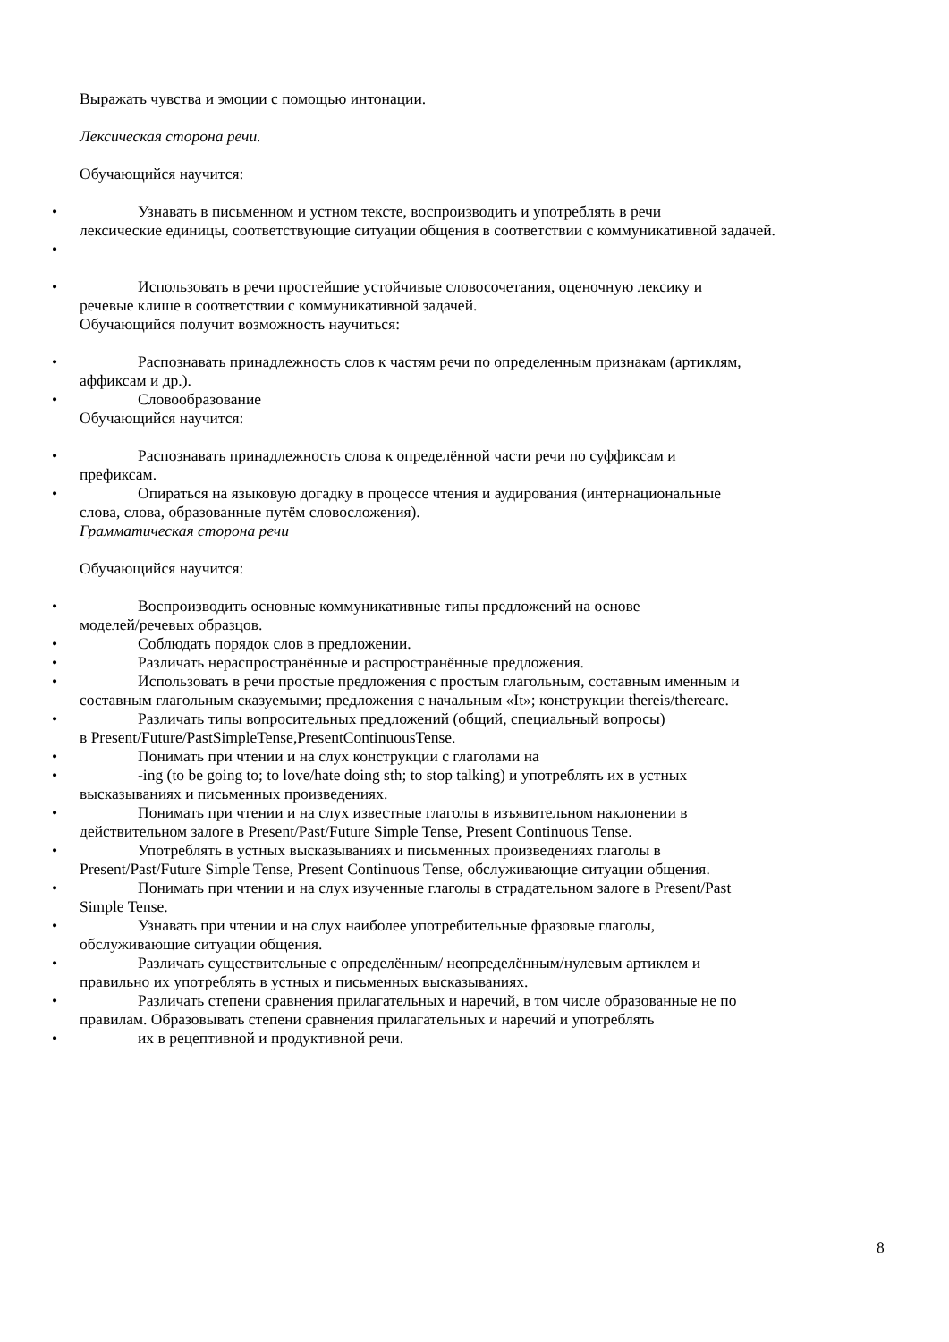Выражать чувства и эмоции с помощью интонации.
Лексическая сторона речи.
Обучающийся научится:
• Узнавать в письменном и устном тексте, воспроизводить и употреблять в речи
лексические единицы, соответствующие ситуации общения в соответствии с коммуникативной задачей.
•
• Использовать в речи простейшие устойчивые словосочетания, оценочную лексику и
речевые клише в соответствии с коммуникативной задачей.
Обучающийся получит возможность научиться:
• Распознавать принадлежность слов к частям речи по определенным признакам (артиклям,
аффиксам и др.).
• Словообразование
Обучающийся научится:
• Распознавать принадлежность слова к определённой части речи по суффиксам и
префиксам.
• Опираться на языковую догадку в процессе чтения и аудирования (интернациональные
слова, слова, образованные путём словосложения).
Грамматическая сторона речи
Обучающийся научится:
• Воспроизводить основные коммуникативные типы предложений на основе
моделей/речевых образцов.
• Соблюдать порядок слов в предложении.
• Различать нераспространённые и распространённые предложения.
• Использовать в речи простые предложения с простым глагольным, составным именным и
составным глагольным сказуемыми; предложения с начальным «It»; конструкции thereis/thereare.
• Различать типы вопросительных предложений (общий, специальный вопросы)
в Present/Future/PastSimpleTense,PresentContinuousTense.
• Понимать при чтении и на слух конструкции с глаголами на
• -ing (to be going to; to love/hate doing sth; to stop talking) и употреблять их в устных
высказываниях и письменных произведениях.
• Понимать при чтении и на слух известные глаголы в изъявительном наклонении в
действительном залоге в Present/Past/Future Simple Tense, Present Continuous Tense.
• Употреблять в устных высказываниях и письменных произведениях глаголы в
Present/Past/Future Simple Tense, Present Continuous Tense, обслуживающие ситуации общения.
• Понимать при чтении и на слух изученные глаголы в страдательном залоге в Present/Past
Simple Tense.
• Узнавать при чтении и на слух наиболее употребительные фразовые глаголы,
обслуживающие ситуации общения.
• Различать существительные с определённым/ неопределённым/нулевым артиклем и
правильно их употреблять в устных и письменных высказываниях.
• Различать степени сравнения прилагательных и наречий, в том числе образованные не по
правилам. Образовывать степени сравнения прилагательных и наречий и употреблять
• их в рецептивной и продуктивной речи.
8